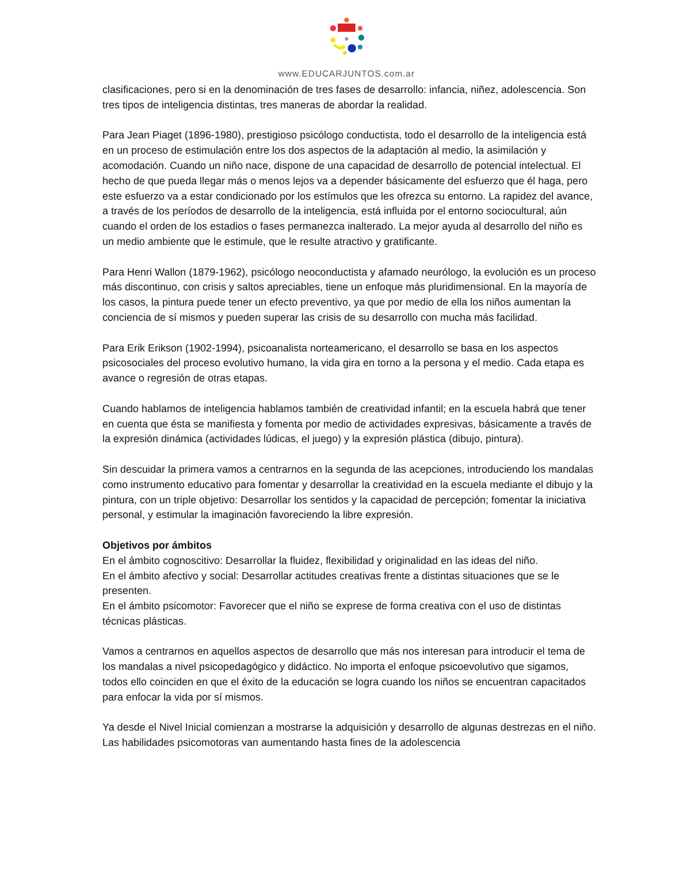www.EDUCARJUNTOS.com.ar
clasificaciones, pero si en la denominación de tres fases de desarrollo: infancia, niñez, adolescencia. Son tres tipos de inteligencia distintas, tres maneras de abordar la realidad.
Para Jean Piaget (1896-1980), prestigioso psicólogo conductista, todo el desarrollo de la inteligencia está en un proceso de estimulación entre los dos aspectos de la adaptación al medio, la asimilación y acomodación. Cuando un niño nace, dispone de una capacidad de desarrollo de potencial intelectual. El hecho de que pueda llegar más o menos lejos va a depender básicamente del esfuerzo que él haga, pero este esfuerzo va a estar condicionado por los estímulos que les ofrezca su entorno. La rapidez del avance, a través de los períodos de desarrollo de la inteligencia, está influida por el entorno sociocultural, aún cuando el orden de los estadios o fases permanezca inalterado. La mejor ayuda al desarrollo del niño es un medio ambiente que le estimule, que le resulte atractivo y gratificante.
Para Henri Wallon (1879-1962), psicólogo neoconductista y afamado neurólogo, la evolución es un proceso más discontinuo, con crisis y saltos apreciables, tiene un enfoque más pluridimensional. En la mayoría de los casos, la pintura puede tener un efecto preventivo, ya que por medio de ella los niños aumentan la conciencia de sí mismos y pueden superar las crisis de su desarrollo con mucha más facilidad.
Para Erik Erikson (1902-1994), psicoanalista norteamericano, el desarrollo se basa en los aspectos psicosociales del proceso evolutivo humano, la vida gira en torno a la persona y el medio. Cada etapa es avance o regresión de otras etapas.
Cuando hablamos de inteligencia hablamos también de creatividad infantil; en la escuela habrá que tener en cuenta que ésta se manifiesta y fomenta por medio de actividades expresivas, básicamente a través de la expresión dinámica (actividades lúdicas, el juego) y la expresión plástica (dibujo, pintura).
Sin descuidar la primera vamos a centrarnos en la segunda de las acepciones, introduciendo los mandalas como instrumento educativo para fomentar y desarrollar la creatividad en la escuela mediante el dibujo y la pintura, con un triple objetivo: Desarrollar los sentidos y la capacidad de percepción; fomentar la iniciativa personal, y estimular la imaginación favoreciendo la libre expresión.
Objetivos por ámbitos
En el ámbito cognoscitivo: Desarrollar la fluidez, flexibilidad y originalidad en las ideas del niño.
En el ámbito afectivo y social: Desarrollar actitudes creativas frente a distintas situaciones que se le presenten.
En el ámbito psicomotor: Favorecer que el niño se exprese de forma creativa con el uso de distintas técnicas plásticas.
Vamos a centrarnos en aquellos aspectos de desarrollo que más nos interesan para introducir el tema de los mandalas a nivel psicopedagógico y didáctico. No importa el enfoque psicoevolutivo que sigamos, todos ello coinciden en que el éxito de la educación se logra cuando los niños se encuentran capacitados para enfocar la vida por sí mismos.
Ya desde el Nivel Inicial comienzan a mostrarse la adquisición y desarrollo de algunas destrezas en el niño. Las habilidades psicomotoras van aumentando hasta fines de la adolescencia